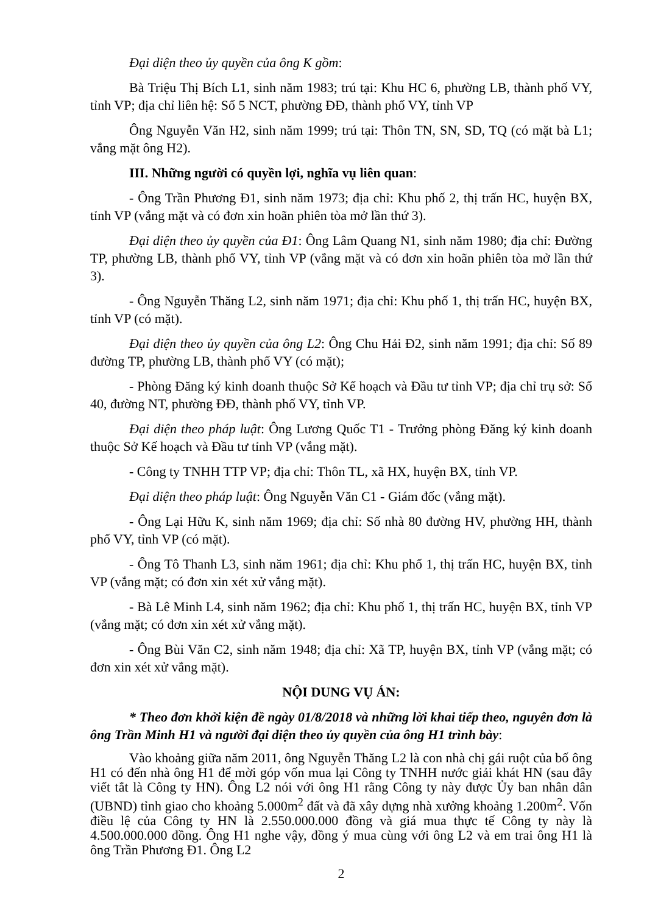Đại diện theo ủy quyền của ông K gồm:
Bà Triệu Thị Bích L1, sinh năm 1983; trú tại: Khu HC 6, phường LB, thành phố VY, tỉnh VP; địa chỉ liên hệ: Số 5 NCT, phường ĐĐ, thành phố VY, tỉnh VP
Ông Nguyễn Văn H2, sinh năm 1999; trú tại: Thôn TN, SN, SD, TQ (có mặt bà L1; vắng mặt ông H2).
III. Những người có quyền lợi, nghĩa vụ liên quan:
- Ông Trần Phương Đ1, sinh năm 1973; địa chỉ: Khu phố 2, thị trấn HC, huyện BX, tỉnh VP (vắng mặt và có đơn xin hoãn phiên tòa mở lần thứ 3).
Đại diện theo ủy quyền của Đ1: Ông Lâm Quang N1, sinh năm 1980; địa chỉ: Đường TP, phường LB, thành phố VY, tỉnh VP (vắng mặt và có đơn xin hoãn phiên tòa mở lần thứ 3).
- Ông Nguyễn Thăng L2, sinh năm 1971; địa chỉ: Khu phố 1, thị trấn HC, huyện BX, tỉnh VP (có mặt).
Đại diện theo ủy quyền của ông L2: Ông Chu Hải Đ2, sinh năm 1991; địa chỉ: Số 89 đường TP, phường LB, thành phố VY (có mặt);
- Phòng Đăng ký kinh doanh thuộc Sở Kế hoạch và Đầu tư tỉnh VP; địa chỉ trụ sở: Số 40, đường NT, phường ĐĐ, thành phố VY, tỉnh VP.
Đại diện theo pháp luật: Ông Lương Quốc T1 - Trưởng phòng Đăng ký kinh doanh thuộc Sở Kế hoạch và Đầu tư tỉnh VP (vắng mặt).
- Công ty TNHH TTP VP; địa chỉ: Thôn TL, xã HX, huyện BX, tỉnh VP.
Đại diện theo pháp luật: Ông Nguyễn Văn C1 - Giám đốc (vắng mặt).
- Ông Lại Hữu K, sinh năm 1969; địa chỉ: Số nhà 80 đường HV, phường HH, thành phố VY, tỉnh VP (có mặt).
- Ông Tô Thanh L3, sinh năm 1961; địa chỉ: Khu phố 1, thị trấn HC, huyện BX, tỉnh VP (vắng mặt; có đơn xin xét xử vắng mặt).
- Bà Lê Minh L4, sinh năm 1962; địa chỉ: Khu phố 1, thị trấn HC, huyện BX, tỉnh VP (vắng mặt; có đơn xin xét xử vắng mặt).
- Ông Bùi Văn C2, sinh năm 1948; địa chỉ: Xã TP, huyện BX, tỉnh VP (vắng mặt; có đơn xin xét xử vắng mặt).
NỘI DUNG VỤ ÁN:
* Theo đơn khởi kiện đề ngày 01/8/2018 và những lời khai tiếp theo, nguyên đơn là ông Trần Minh H1 và người đại diện theo ủy quyền của ông H1 trình bày:
Vào khoảng giữa năm 2011, ông Nguyễn Thăng L2 là con nhà chị gái ruột của bố ông H1 có đến nhà ông H1 để mời góp vốn mua lại Công ty TNHH nước giải khát HN (sau đây viết tắt là Công ty HN). Ông L2 nói với ông H1 rằng Công ty này được Ủy ban nhân dân (UBND) tỉnh giao cho khoảng 5.000m<sup>2</sup> đất và đã xây dựng nhà xưởng khoảng 1.200m<sup>2</sup>. Vốn điều lệ của Công ty HN là 2.550.000.000 đồng và giá mua thực tế Công ty này là 4.500.000.000 đồng. Ông H1 nghe vậy, đồng ý mua cùng với ông L2 và em trai ông H1 là ông Trần Phương Đ1. Ông L2
2